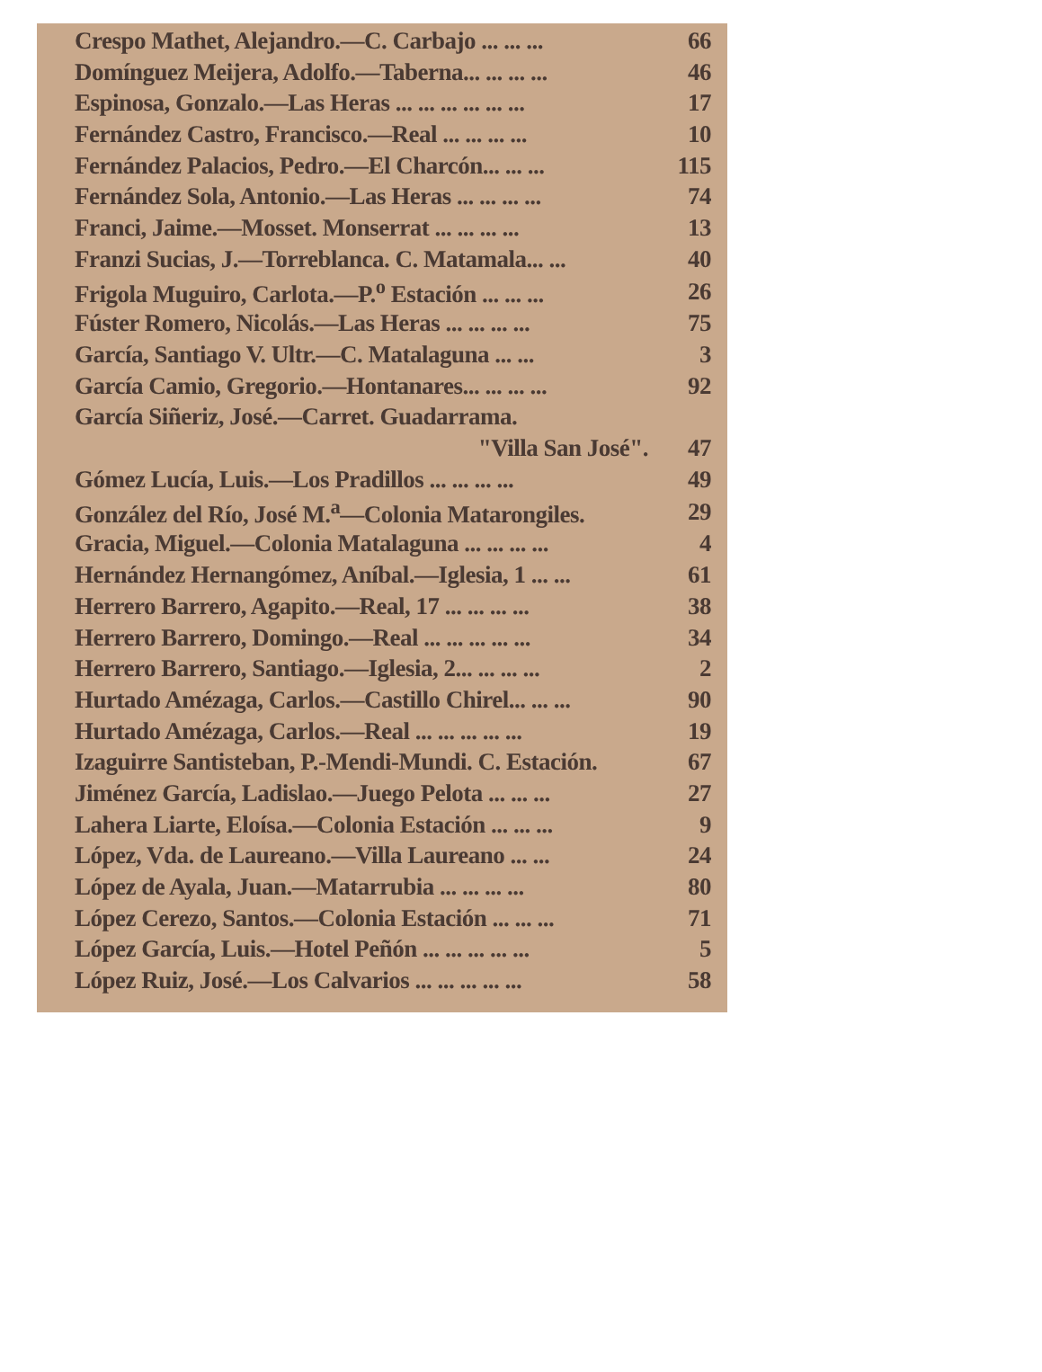| Crespo Mathet, Alejandro.—C. Carbajo ... ... ... | 66 |
| Domínguez Meijera, Adolfo.—Taberna... ... ... ... | 46 |
| Espinosa, Gonzalo.—Las Heras ... ... ... ... ... ... | 17 |
| Fernández Castro, Francisco.—Real ... ... ... ... | 10 |
| Fernández Palacios, Pedro.—El Charcón... ... ... | 115 |
| Fernández Sola, Antonio.—Las Heras ... ... ... ... | 74 |
| Franci, Jaime.—Mosset. Monserrat ... ... ... ... | 13 |
| Franzi Sucias, J.—Torreblanca. C. Matamala... ... | 40 |
| Frigola Muguiro, Carlota.—P.<sup>o</sup> Estación ... ... ... | 26 |
| Fúster Romero, Nicolás.—Las Heras ... ... ... ... | 75 |
| García, Santiago V. Ultr.—C. Matalaguna ... ... | 3 |
| García Camio, Gregorio.—Hontanares... ... ... ... | 92 |
| García Siñeriz, José.—Carret. Guadarrama. | |
| "Villa San José". | 47 |
| Gómez Lucía, Luis.—Los Pradillos ... ... ... ... | 49 |
| González del Río, José M.<sup>a</sup>—Colonia Matarongiles. | 29 |
| Gracia, Miguel.—Colonia Matalaguna ... ... ... ... | 4 |
| Hernández Hernangómez, Aníbal.—Iglesia, 1 ... ... | 61 |
| Herrero Barrero, Agapito.—Real, 17 ... ... ... ... | 38 |
| Herrero Barrero, Domingo.—Real ... ... ... ... ... | 34 |
| Herrero Barrero, Santiago.—Iglesia, 2... ... ... ... | 2 |
| Hurtado Amézaga, Carlos.—Castillo Chirel... ... ... | 90 |
| Hurtado Amézaga, Carlos.—Real ... ... ... ... ... | 19 |
| Izaguirre Santisteban, P.-Mendi-Mundi. C. Estación. | 67 |
| Jiménez García, Ladislao.—Juego Pelota ... ... ... | 27 |
| Lahera Liarte, Eloísa.—Colonia Estación ... ... ... | 9 |
| López, Vda. de Laureano.—Villa Laureano ... ... | 24 |
| López de Ayala, Juan.—Matarrubia ... ... ... ... | 80 |
| López Cerezo, Santos.—Colonia Estación ... ... ... | 71 |
| López García, Luis.—Hotel Peñón ... ... ... ... ... | 5 |
| López Ruiz, José.—Los Calvarios ... ... ... ... ... | 58 |